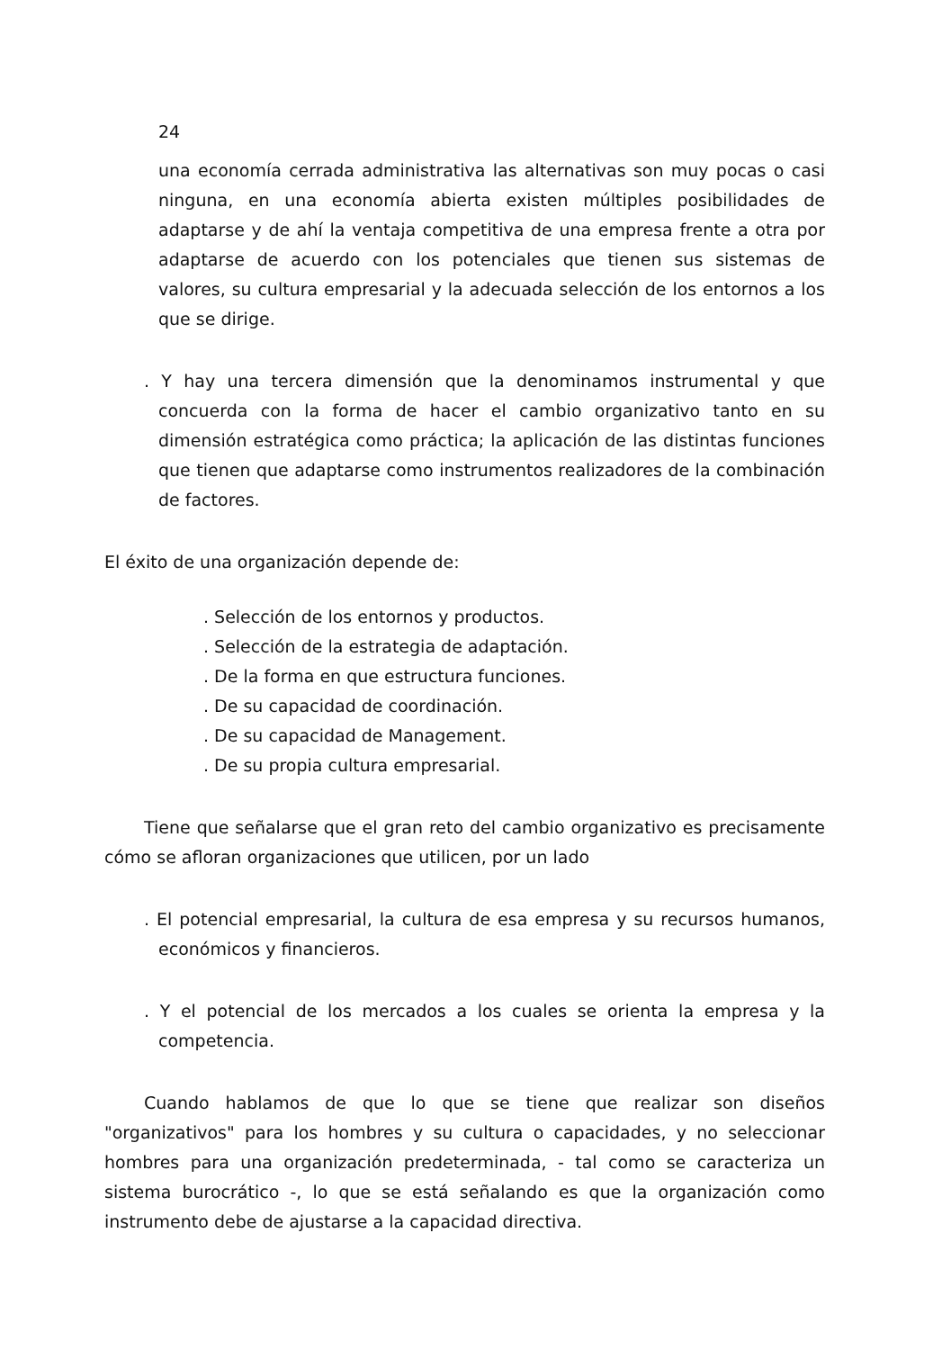24
una economía cerrada administrativa las alternativas son muy pocas o casi ninguna, en una economía abierta existen múltiples posibilidades de adaptarse y de ahí la ventaja competitiva de una empresa frente a otra por adaptarse de acuerdo con los potenciales que tienen sus sistemas de valores, su cultura empresarial y la adecuada selección de los entornos a los que se dirige.
. Y hay una tercera dimensión que la denominamos instrumental y que concuerda con la forma de hacer el cambio organizativo tanto en su dimensión estratégica como práctica; la aplicación de las distintas funciones que tienen que adaptarse como instrumentos realizadores de la combinación de factores.
El éxito de una organización depende de:
. Selección de los entornos y productos.
. Selección de la estrategia de adaptación.
. De la forma en que estructura funciones.
. De su capacidad de coordinación.
. De su capacidad de Management.
. De su propia cultura empresarial.
Tiene que señalarse que el gran reto del cambio organizativo es precisamente cómo se afloran organizaciones que utilicen, por un lado
. El potencial empresarial, la cultura de esa empresa y su recursos humanos, económicos y financieros.
. Y el potencial de los mercados a los cuales se orienta la empresa y la competencia.
Cuando hablamos de que lo que se tiene que realizar son diseños "organizativos" para los hombres y su cultura o capacidades, y no seleccionar hombres para una organización predeterminada, - tal como se caracteriza un sistema burocrático -, lo que se está señalando es que la organización como instrumento debe de ajustarse a la capacidad directiva.